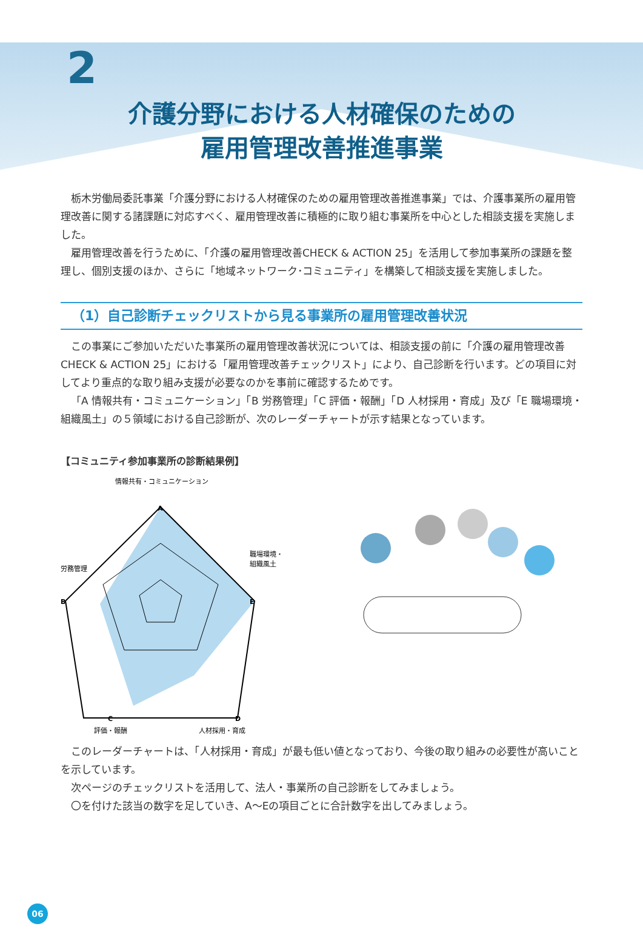2
介護分野における人材確保のための
雇用管理改善推進事業
栃木労働局委託事業「介護分野における人材確保のための雇用管理改善推進事業」では、介護事業所の雇用管理改善に関する諸課題に対応すべく、雇用管理改善に積極的に取り組む事業所を中心とした相談支援を実施しました。
雇用管理改善を行うために、「介護の雇用管理改善CHECK & ACTION 25」を活用して参加事業所の課題を整理し、個別支援のほか、さらに「地域ネットワーク･コミュニティ」を構築して相談支援を実施しました。
（1）自己診断チェックリストから見る事業所の雇用管理改善状況
この事業にご参加いただいた事業所の雇用管理改善状況については、相談支援の前に「介護の雇用管理改善CHECK & ACTION 25」における「雇用管理改善チェックリスト」により、自己診断を行います。どの項目に対してより重点的な取り組み支援が必要なのかを事前に確認するためです。
「A 情報共有・コミュニケーション」「B 労務管理」「C 評価・報酬」「D 人材採用・育成」及び「E 職場環境・組織風土」の５領域における自己診断が、次のレーダーチャートが示す結果となっています。
【コミュニティ参加事業所の診断結果例】
情報共有・コミュニケーション
労務管理
職場環境・
組織風土
評価・報酬
人材採用・育成
A
B
E
C
D
このレーダーチャートは、「人材採用・育成」が最も低い値となっており、今後の取り組みの必要性が高いことを示しています。
次ページのチェックリストを活用して、法人・事業所の自己診断をしてみましょう。
〇を付けた該当の数字を足していき、A～Eの項目ごとに合計数字を出してみましょう。
06